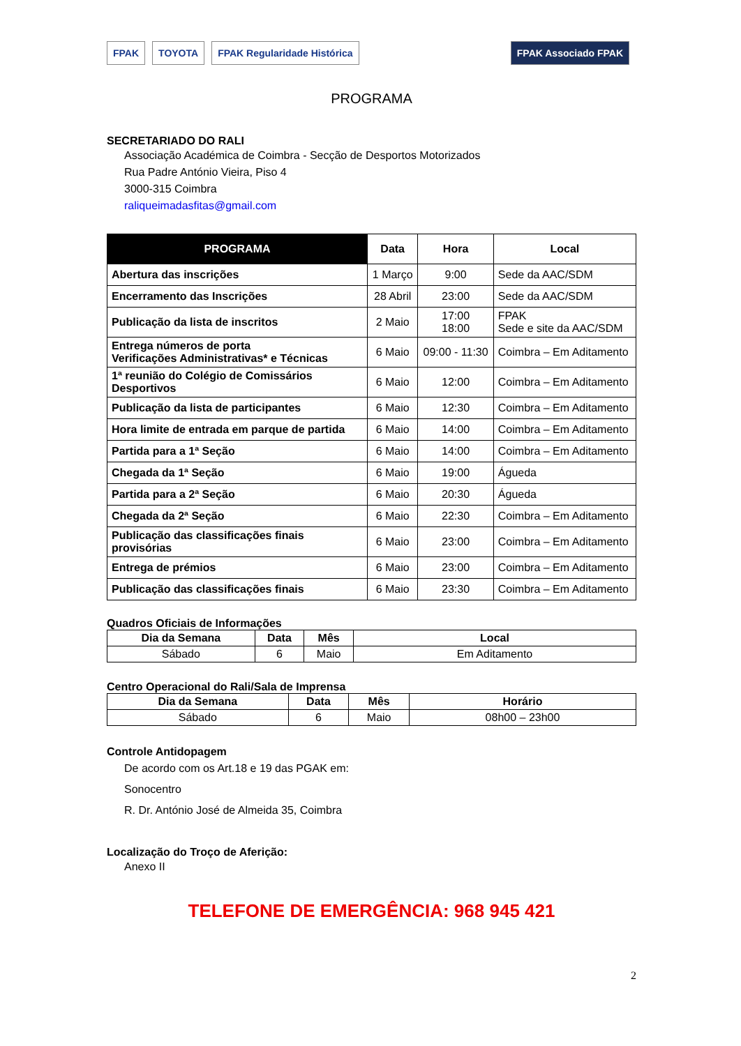FPAK TOYOTA FPAK Regularidade Histórica
FPAK Associado FPAK
PROGRAMA
SECRETARIADO DO RALI
Associação Académica de Coimbra - Secção de Desportos Motorizados
Rua Padre António Vieira, Piso 4
3000-315 Coimbra
raliqueimadasfitas@gmail.com
| PROGRAMA | Data | Hora | Local |
| --- | --- | --- | --- |
| Abertura das inscrições | 1 Março | 9:00 | Sede da AAC/SDM |
| Encerramento das Inscrições | 28 Abril | 23:00 | Sede da AAC/SDM |
| Publicação da lista de inscritos | 2 Maio | 17:00 18:00 | FPAK Sede e site da AAC/SDM |
| Entrega números de porta Verificações Administrativas* e Técnicas | 6 Maio | 09:00 - 11:30 | Coimbra – Em Aditamento |
| 1ª reunião do Colégio de Comissários Desportivos | 6 Maio | 12:00 | Coimbra – Em Aditamento |
| Publicação da lista de participantes | 6 Maio | 12:30 | Coimbra – Em Aditamento |
| Hora limite de entrada em parque de partida | 6 Maio | 14:00 | Coimbra – Em Aditamento |
| Partida para a 1ª Seção | 6 Maio | 14:00 | Coimbra – Em Aditamento |
| Chegada da 1ª Seção | 6 Maio | 19:00 | Águeda |
| Partida para a 2ª Seção | 6 Maio | 20:30 | Águeda |
| Chegada da 2ª Seção | 6 Maio | 22:30 | Coimbra – Em Aditamento |
| Publicação das classificações finais provisórias | 6 Maio | 23:00 | Coimbra – Em Aditamento |
| Entrega de prémios | 6 Maio | 23:00 | Coimbra – Em Aditamento |
| Publicação das classificações finais | 6 Maio | 23:30 | Coimbra – Em Aditamento |
Quadros Oficiais de Informações
| Dia da Semana | Data | Mês | Local |
| --- | --- | --- | --- |
| Sábado | 6 | Maio | Em Aditamento |
Centro Operacional do Rali/Sala de Imprensa
| Dia da Semana | Data | Mês | Horário |
| --- | --- | --- | --- |
| Sábado | 6 | Maio | 08h00 – 23h00 |
Controle Antidopagem
De acordo com os Art.18 e 19 das PGAK em:
Sonocentro
R. Dr. António José de Almeida 35, Coimbra
Localização do Troço de Aferição:
Anexo II
TELEFONE DE EMERGÊNCIA: 968 945 421
2